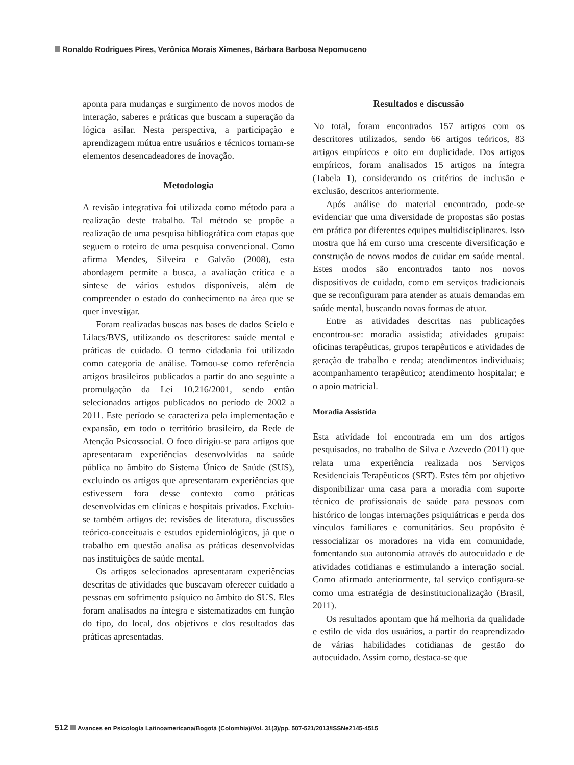Ronaldo Rodrigues Pires, Verônica Morais Ximenes, Bárbara Barbosa Nepomuceno
aponta para mudanças e surgimento de novos modos de interação, saberes e práticas que buscam a superação da lógica asilar. Nesta perspectiva, a participação e aprendizagem mútua entre usuários e técnicos tornam-se elementos desencadeadores de inovação.
Metodologia
A revisão integrativa foi utilizada como método para a realização deste trabalho. Tal método se propõe a realização de uma pesquisa bibliográfica com etapas que seguem o roteiro de uma pesquisa convencional. Como afirma Mendes, Silveira e Galvão (2008), esta abordagem permite a busca, a avaliação crítica e a síntese de vários estudos disponíveis, além de compreender o estado do conhecimento na área que se quer investigar.
Foram realizadas buscas nas bases de dados Scielo e Lilacs/BVS, utilizando os descritores: saúde mental e práticas de cuidado. O termo cidadania foi utilizado como categoria de análise. Tomou-se como referência artigos brasileiros publicados a partir do ano seguinte a promulgação da Lei 10.216/2001, sendo então selecionados artigos publicados no período de 2002 a 2011. Este período se caracteriza pela implementação e expansão, em todo o território brasileiro, da Rede de Atenção Psicossocial. O foco dirigiu-se para artigos que apresentaram experiências desenvolvidas na saúde pública no âmbito do Sistema Único de Saúde (SUS), excluindo os artigos que apresentaram experiências que estivessem fora desse contexto como práticas desenvolvidas em clínicas e hospitais privados. Excluiu-se também artigos de: revisões de literatura, discussões teórico-conceituais e estudos epidemiológicos, já que o trabalho em questão analisa as práticas desenvolvidas nas instituições de saúde mental.
Os artigos selecionados apresentaram experiências descritas de atividades que buscavam oferecer cuidado a pessoas em sofrimento psíquico no âmbito do SUS. Eles foram analisados na íntegra e sistematizados em função do tipo, do local, dos objetivos e dos resultados das práticas apresentadas.
Resultados e discussão
No total, foram encontrados 157 artigos com os descritores utilizados, sendo 66 artigos teóricos, 83 artigos empíricos e oito em duplicidade. Dos artigos empíricos, foram analisados 15 artigos na íntegra (Tabela 1), considerando os critérios de inclusão e exclusão, descritos anteriormente.
Após análise do material encontrado, pode-se evidenciar que uma diversidade de propostas são postas em prática por diferentes equipes multidisciplinares. Isso mostra que há em curso uma crescente diversificação e construção de novos modos de cuidar em saúde mental. Estes modos são encontrados tanto nos novos dispositivos de cuidado, como em serviços tradicionais que se reconfiguram para atender as atuais demandas em saúde mental, buscando novas formas de atuar.
Entre as atividades descritas nas publicações encontrou-se: moradia assistida; atividades grupais: oficinas terapêuticas, grupos terapêuticos e atividades de geração de trabalho e renda; atendimentos individuais; acompanhamento terapêutico; atendimento hospitalar; e o apoio matricial.
Moradia Assistida
Esta atividade foi encontrada em um dos artigos pesquisados, no trabalho de Silva e Azevedo (2011) que relata uma experiência realizada nos Serviços Residenciais Terapêuticos (SRT). Estes têm por objetivo disponibilizar uma casa para a moradia com suporte técnico de profissionais de saúde para pessoas com histórico de longas internações psiquiátricas e perda dos vínculos familiares e comunitários. Seu propósito é ressocializar os moradores na vida em comunidade, fomentando sua autonomia através do autocuidado e de atividades cotidianas e estimulando a interação social. Como afirmado anteriormente, tal serviço configura-se como uma estratégia de desinstitucionalização (Brasil, 2011).
Os resultados apontam que há melhoria da qualidade e estilo de vida dos usuários, a partir do reaprendizado de várias habilidades cotidianas de gestão do autocuidado. Assim como, destaca-se que
512 Avances en Psicología Latinoamericana/Bogotá (Colombia)/Vol. 31(3)/pp. 507-521/2013/ISSNe2145-4515